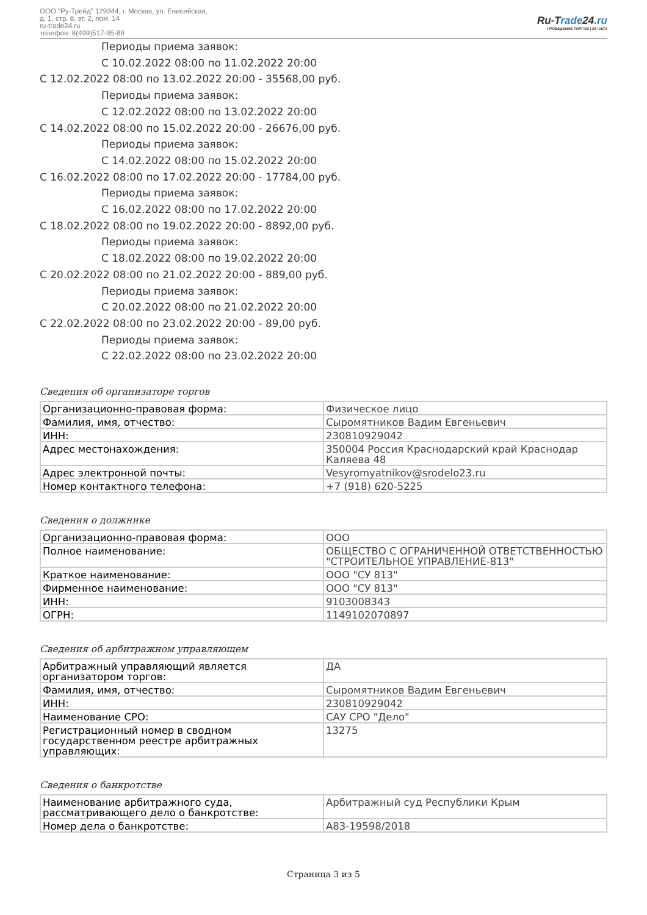ООО "Ру-Трейд" 129344, г. Москва, ул. Енисейская,
д. 1, стр. 8, эт. 2, пом. 14
ru-trade24.ru
телефон: 8(499)517-95-89
Ru-Trade24.ru
ПРОВЕДЕНИЕ ТОРГОВ | 24 ЧАСА
Периоды приема заявок:
С 10.02.2022 08:00 по 11.02.2022 20:00
С 12.02.2022 08:00 по 13.02.2022 20:00 - 35568,00 руб.
Периоды приема заявок:
С 12.02.2022 08:00 по 13.02.2022 20:00
С 14.02.2022 08:00 по 15.02.2022 20:00 - 26676,00 руб.
Периоды приема заявок:
С 14.02.2022 08:00 по 15.02.2022 20:00
С 16.02.2022 08:00 по 17.02.2022 20:00 - 17784,00 руб.
Периоды приема заявок:
С 16.02.2022 08:00 по 17.02.2022 20:00
С 18.02.2022 08:00 по 19.02.2022 20:00 - 8892,00 руб.
Периоды приема заявок:
С 18.02.2022 08:00 по 19.02.2022 20:00
С 20.02.2022 08:00 по 21.02.2022 20:00 - 889,00 руб.
Периоды приема заявок:
С 20.02.2022 08:00 по 21.02.2022 20:00
С 22.02.2022 08:00 по 23.02.2022 20:00 - 89,00 руб.
Периоды приема заявок:
С 22.02.2022 08:00 по 23.02.2022 20:00
Сведения об организаторе торгов
| Организационно-правовая форма: | Физическое лицо |
| Фамилия, имя, отчество: | Сыромятников Вадим Евгеньевич |
| ИНН: | 230810929042 |
| Адрес местонахождения: | 350004 Россия Краснодарский край Краснодар Каляева 48 |
| Адрес электронной почты: | Vesyromyatnikov@srodelo23.ru |
| Номер контактного телефона: | +7 (918) 620-5225 |
Сведения о должнике
| Организационно-правовая форма: | ООО |
| Полное наименование: | ОБЩЕСТВО С ОГРАНИЧЕННОЙ ОТВЕТСТВЕННОСТЬЮ "СТРОИТЕЛЬНОЕ УПРАВЛЕНИЕ-813" |
| Краткое наименование: | ООО "СУ 813" |
| Фирменное наименование: | ООО "СУ 813" |
| ИНН: | 9103008343 |
| ОГРН: | 1149102070897 |
Сведения об арбитражном управляющем
| Арбитражный управляющий является организатором торгов: | ДА |
| Фамилия, имя, отчество: | Сыромятников Вадим Евгеньевич |
| ИНН: | 230810929042 |
| Наименование СРО: | САУ СРО "Дело" |
| Регистрационный номер в сводном государственном реестре арбитражных управляющих: | 13275 |
Сведения о банкротстве
| Наименование арбитражного суда, рассматривающего дело о банкротстве: | Арбитражный суд Республики Крым |
| Номер дела о банкротстве: | А83-19598/2018 |
Страница 3 из 5